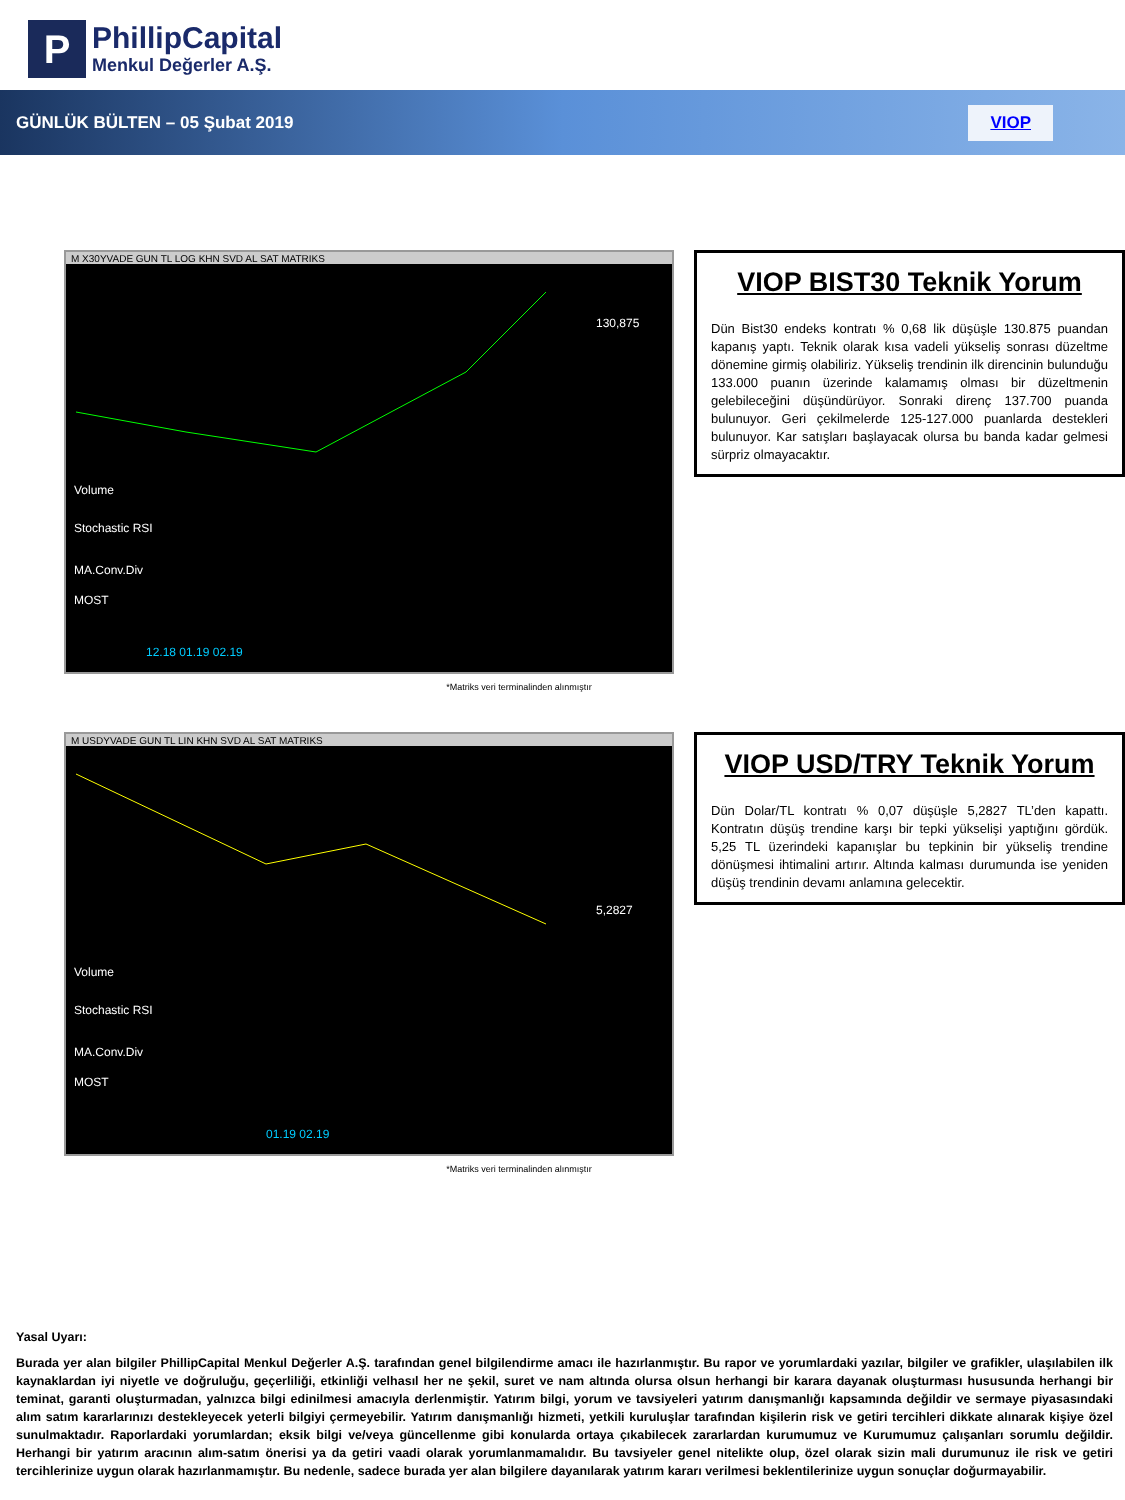P
PhillipCapital
Menkul Değerler A.Ş.
GÜNLÜK BÜLTEN – 05 Şubat 2019 VIOP
M X30YVADE GUN TL LOG KHN SVD AL SAT MATRIKS
Volume
Stochastic RSI
MA.Conv.Div
MOST
130,875
12.18 01.19 02.19
*Matriks veri terminalinden alınmıştır
VIOP BIST30 Teknik Yorum
Dün Bist30 endeks kontratı % 0,68 lik düşüşle 130.875 puandan kapanış yaptı. Teknik olarak kısa vadeli yükseliş sonrası düzeltme dönemine girmiş olabiliriz. Yükseliş trendinin ilk direncinin bulunduğu 133.000 puanın üzerinde kalamamış olması bir düzeltmenin gelebileceğini düşündürüyor. Sonraki direnç 137.700 puanda bulunuyor. Geri çekilmelerde 125-127.000 puanlarda destekleri bulunuyor. Kar satışları başlayacak olursa bu banda kadar gelmesi sürpriz olmayacaktır.
M USDYVADE GUN TL LIN KHN SVD AL SAT MATRIKS
Volume
Stochastic RSI
MA.Conv.Div
MOST
5,2827
01.19 02.19
*Matriks veri terminalinden alınmıştır
VIOP USD/TRY Teknik Yorum
Dün Dolar/TL kontratı % 0,07 düşüşle 5,2827 TL’den kapattı. Kontratın düşüş trendine karşı bir tepki yükselişi yaptığını gördük. 5,25 TL üzerindeki kapanışlar bu tepkinin bir yükseliş trendine dönüşmesi ihtimalini artırır. Altında kalması durumunda ise yeniden düşüş trendinin devamı anlamına gelecektir.
Yasal Uyarı:
Burada yer alan bilgiler PhillipCapital Menkul Değerler A.Ş. tarafından genel bilgilendirme amacı ile hazırlanmıştır. Bu rapor ve yorumlardaki yazılar, bilgiler ve grafikler, ulaşılabilen ilk kaynaklardan iyi niyetle ve doğruluğu, geçerliliği, etkinliği velhasıl her ne şekil, suret ve nam altında olursa olsun herhangi bir karara dayanak oluşturması hususunda herhangi bir teminat, garanti oluşturmadan, yalnızca bilgi edinilmesi amacıyla derlenmiştir. Yatırım bilgi, yorum ve tavsiyeleri yatırım danışmanlığı kapsamında değildir ve sermaye piyasasındaki alım satım kararlarınızı destekleyecek yeterli bilgiyi çermeyebilir. Yatırım danışmanlığı hizmeti, yetkili kuruluşlar tarafından kişilerin risk ve getiri tercihleri dikkate alınarak kişiye özel sunulmaktadır. Raporlardaki yorumlardan; eksik bilgi ve/veya güncellenme gibi konularda ortaya çıkabilecek zararlardan kurumumuz ve Kurumumuz çalışanları sorumlu değildir. Herhangi bir yatırım aracının alım-satım önerisi ya da getiri vaadi olarak yorumlanmamalıdır. Bu tavsiyeler genel nitelikte olup, özel olarak sizin mali durumunuz ile risk ve getiri tercihlerinize uygun olarak hazırlanmamıştır. Bu nedenle, sadece burada yer alan bilgilere dayanılarak yatırım kararı verilmesi beklentilerinize uygun sonuçlar doğurmayabilir.